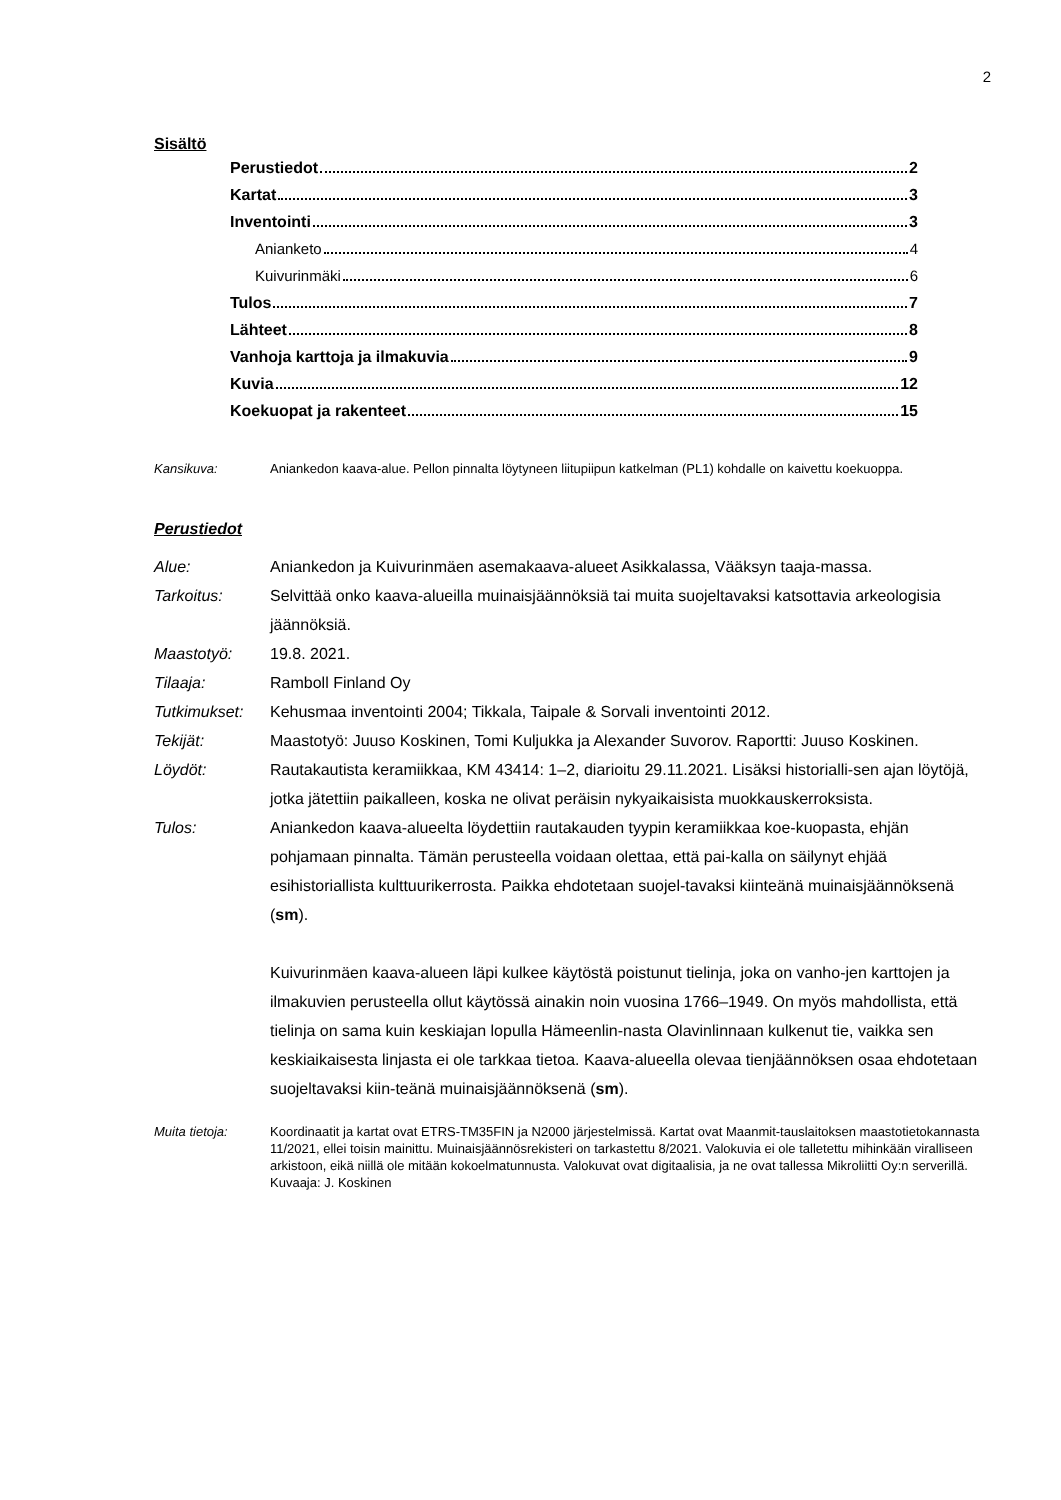2
Sisältö
Perustiedot 2
Kartat 3
Inventointi 3
Anianketo 4
Kuivurinmäki 6
Tulos 7
Lähteet 8
Vanhoja karttoja ja ilmakuvia 9
Kuvia 12
Koekuopat ja rakenteet 15
Kansikuva: Aniankedon kaava-alue. Pellon pinnalta löytyneen liitupiipun katkelman (PL1) kohdalle on kaivettu koekuoppa.
Perustiedot
Alue: Aniankedon ja Kuivurinmäen asemakaava-alueet Asikkalassa, Vääksyn taaja-massa.
Tarkoitus: Selvittää onko kaava-alueilla muinaisjäännöksiä tai muita suojeltavaksi katsottavia arkeologisia jäännöksiä.
Maastotyö: 19.8. 2021.
Tilaaja: Ramboll Finland Oy
Tutkimukset: Kehusmaa inventointi 2004; Tikkala, Taipale & Sorvali inventointi 2012.
Tekijät: Maastotyö: Juuso Koskinen, Tomi Kuljukka ja Alexander Suvorov. Raportti: Juuso Koskinen.
Löydöt: Rautakautista keramiikkaa, KM 43414: 1–2, diarioitu 29.11.2021. Lisäksi historialli-sen ajan löytöjä, jotka jätettiin paikalleen, koska ne olivat peräisin nykyaikaisista muokkauskerroksista.
Tulos: Aniankedon kaava-alueelta löydettiin rautakauden tyypin keramiikkaa koe-kuopasta, ehjän pohjamaan pinnalta. Tämän perusteella voidaan olettaa, että pai-kalla on säilynyt ehjää esihistoriallista kulttuurikerrosta. Paikka ehdotetaan suojel-tavaksi kiinteänä muinaisjäännöksenä (sm).
Kuivurinmäen kaava-alueen läpi kulkee käytöstä poistunut tielinja, joka on vanho-jen karttojen ja ilmakuvien perusteella ollut käytössä ainakin noin vuosina 1766–1949. On myös mahdollista, että tielinja on sama kuin keskiajan lopulla Hämeenlin-nasta Olavinlinnaan kulkenut tie, vaikka sen keskiaikaisesta linjasta ei ole tarkkaa tietoa. Kaava-alueella olevaa tienjäännöksen osaa ehdotetaan suojeltavaksi kiin-teänä muinaisjäännöksenä (sm).
Muita tietoja: Koordinaatit ja kartat ovat ETRS-TM35FIN ja N2000 järjestelmissä. Kartat ovat Maanmit-tauslaitoksen maastotietokannasta 11/2021, ellei toisin mainittu. Muinaisjäännösrekisteri on tarkastettu 8/2021. Valokuvia ei ole talletettu mihinkään viralliseen arkistoon, eikä niillä ole mitään kokoelmatunnusta. Valokuvat ovat digitaalisia, ja ne ovat tallessa Mikroliitti Oy:n serverillä. Kuvaaja: J. Koskinen